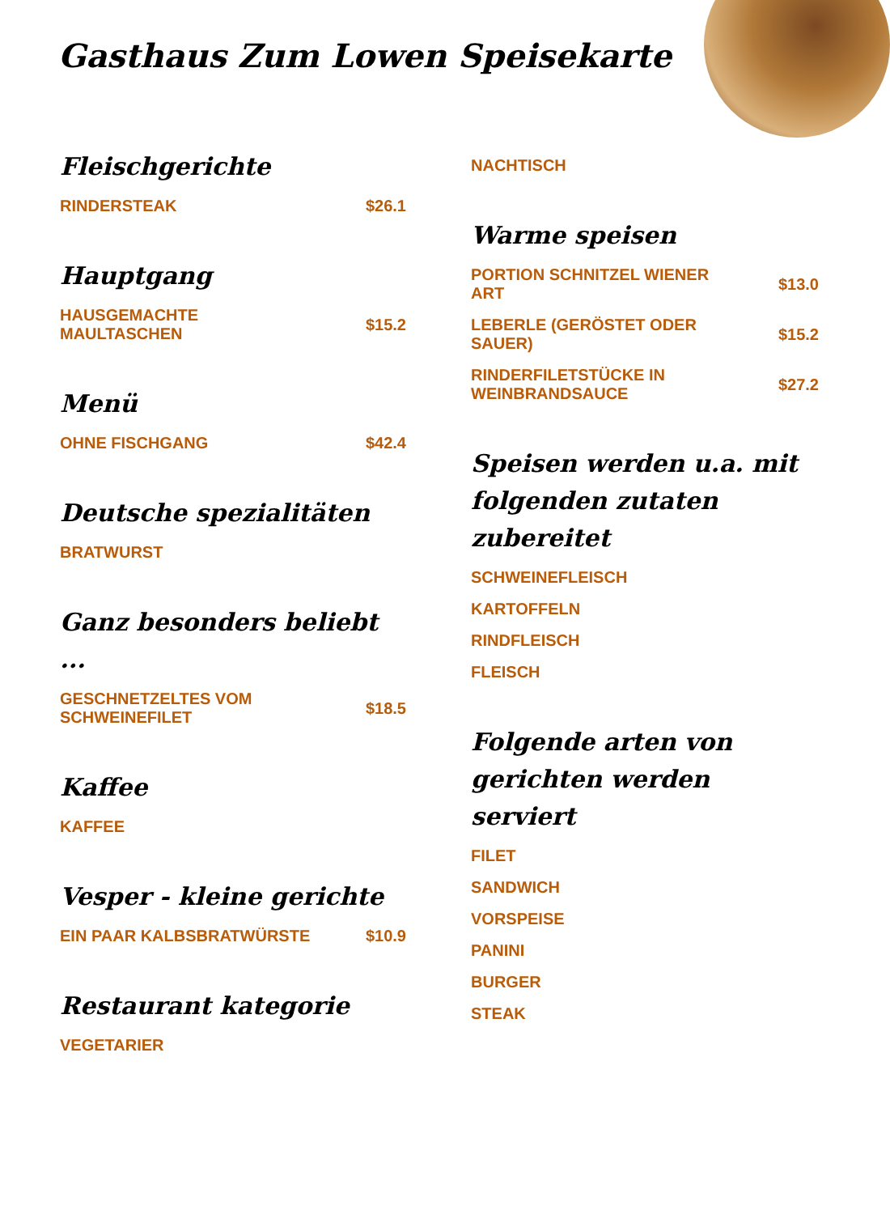Gasthaus Zum Lowen Speisekarte
Fleischgerichte
RINDERSTEAK $26.1
Hauptgang
HAUSGEMACHTE MAULTASCHEN $15.2
Menü
OHNE FISCHGANG $42.4
Deutsche spezialitäten
BRATWURST
Ganz besonders beliebt ...
GESCHNETZELTES VOM SCHWEINEFILET $18.5
Kaffee
KAFFEE
Vesper - kleine gerichte
EIN PAAR KALBSBRATWÜRSTE $10.9
Restaurant kategorie
VEGETARIER
NACHTISCH
Warme speisen
PORTION SCHNITZEL WIENER ART $13.0
LEBERLE (GERÖSTET ODER SAUER) $15.2
RINDERFILETSTÜCKE IN WEINBRANDSAUCE $27.2
Speisen werden u.a. mit folgenden zutaten zubereitet
SCHWEINEFLEISCH
KARTOFFELN
RINDFLEISCH
FLEISCH
Folgende arten von gerichten werden serviert
FILET
SANDWICH
VORSPEISE
PANINI
BURGER
STEAK